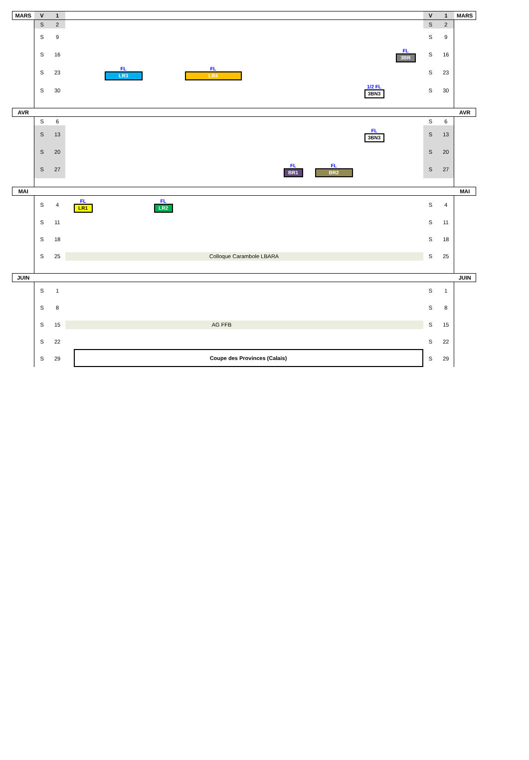| MARS | V | 1 | | V | 1 | MARS |
| | S | 2 | | S | 2 | |
| | S | 9 | | S | 9 | |
| | S | 16 | FL 3BR | S | 16 | |
| | S | 23 | FL LR3 FL LR4 | S | 23 | |
| | S | 30 | 1/2 FL 3BN3 | S | 30 | |
| AVR | | | | | | AVR |
| | S | 6 | | S | 6 | |
| | S | 13 | FL 3BN3 | S | 13 | |
| | S | 20 | | S | 20 | |
| | S | 27 | FL BR1 FL BR2 | S | 27 | |
| MAI | | | | | | MAI |
| | S | 4 | FL LR1 FL LR2 | S | 4 | |
| | S | 11 | | S | 11 | |
| | S | 18 | | S | 18 | |
| | S | 25 | Colloque Carambole LBARA | S | 25 | |
| JUIN | | | | | | JUIN |
| | S | 1 | | S | 1 | |
| | S | 8 | | S | 8 | |
| | S | 15 | AG FFB | S | 15 | |
| | S | 22 | Coupe des Provinces (Calais) | S | 22 | |
| | S | 29 | | S | 29 | |